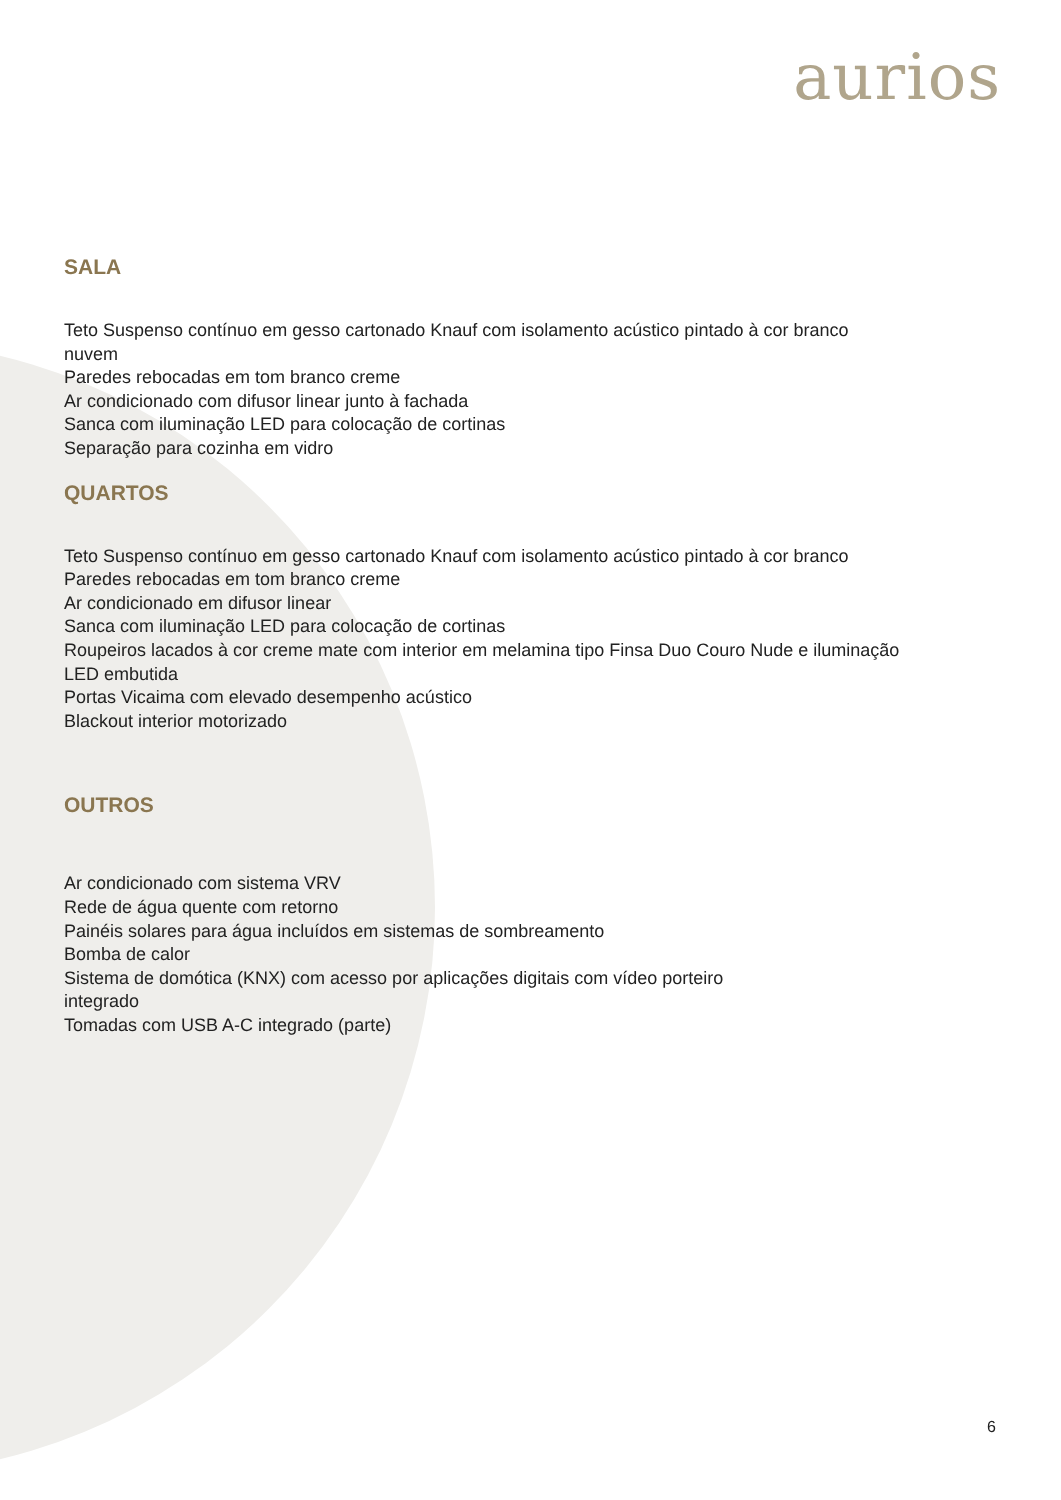aurios
SALA
Teto Suspenso contínuo em gesso cartonado Knauf com isolamento acústico pintado à cor branco
nuvem
Paredes rebocadas em tom branco creme
Ar condicionado com difusor linear junto à fachada
Sanca com iluminação LED para colocação de cortinas
Separação para cozinha em vidro
QUARTOS
Teto Suspenso contínuo em gesso cartonado Knauf com isolamento acústico pintado à cor branco
Paredes rebocadas em tom branco creme
Ar condicionado em difusor linear
Sanca com iluminação LED para colocação de cortinas
Roupeiros lacados à cor creme mate com interior em melamina tipo Finsa Duo Couro Nude e iluminação
LED embutida
Portas Vicaima com elevado desempenho acústico
Blackout interior motorizado
OUTROS
Ar condicionado com sistema VRV
Rede de água quente com retorno
Painéis solares para água incluídos em sistemas de sombreamento
Bomba de calor
Sistema de domótica (KNX) com acesso por aplicações digitais com vídeo porteiro
integrado
Tomadas com USB A-C integrado (parte)
6